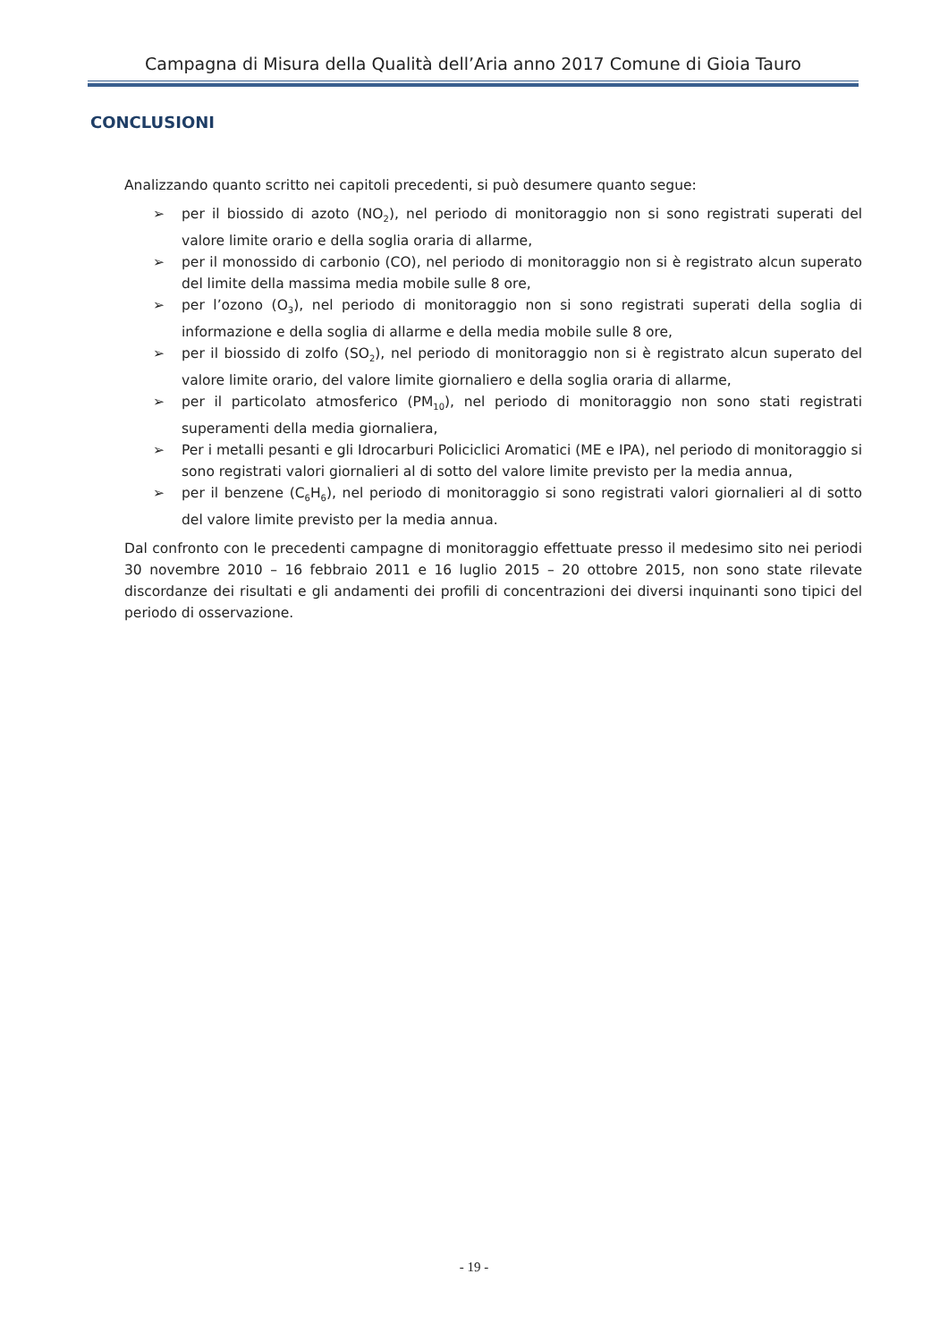Campagna di Misura della Qualità dell’Aria anno 2017 Comune di Gioia Tauro
CONCLUSIONI
Analizzando quanto scritto nei capitoli precedenti, si può desumere quanto segue:
➢ per il biossido di azoto (NO<sub>2</sub>), nel periodo di monitoraggio non si sono registrati superati del valore limite orario e della soglia oraria di allarme,
➢ per il monossido di carbonio (CO), nel periodo di monitoraggio non si è registrato alcun superato del limite della massima media mobile sulle 8 ore,
➢ per l’ozono (O<sub>3</sub>), nel periodo di monitoraggio non si sono registrati superati della soglia di informazione e della soglia di allarme e della media mobile sulle 8 ore,
➢ per il biossido di zolfo (SO<sub>2</sub>), nel periodo di monitoraggio non si è registrato alcun superato del valore limite orario, del valore limite giornaliero e della soglia oraria di allarme,
➢ per il particolato atmosferico (PM<sub>10</sub>), nel periodo di monitoraggio non sono stati registrati superamenti della media giornaliera,
➢ Per i metalli pesanti e gli Idrocarburi Policiclici Aromatici (ME e IPA), nel periodo di monitoraggio si sono registrati valori giornalieri al di sotto del valore limite previsto per la media annua,
➢ per il benzene (C<sub>6</sub>H<sub>6</sub>), nel periodo di monitoraggio si sono registrati valori giornalieri al di sotto del valore limite previsto per la media annua.
Dal confronto con le precedenti campagne di monitoraggio effettuate presso il medesimo sito nei periodi 30 novembre 2010 – 16 febbraio 2011 e 16 luglio 2015 – 20 ottobre 2015, non sono state rilevate discordanze dei risultati e gli andamenti dei profili di concentrazioni dei diversi inquinanti sono tipici del periodo di osservazione.
- 19 -